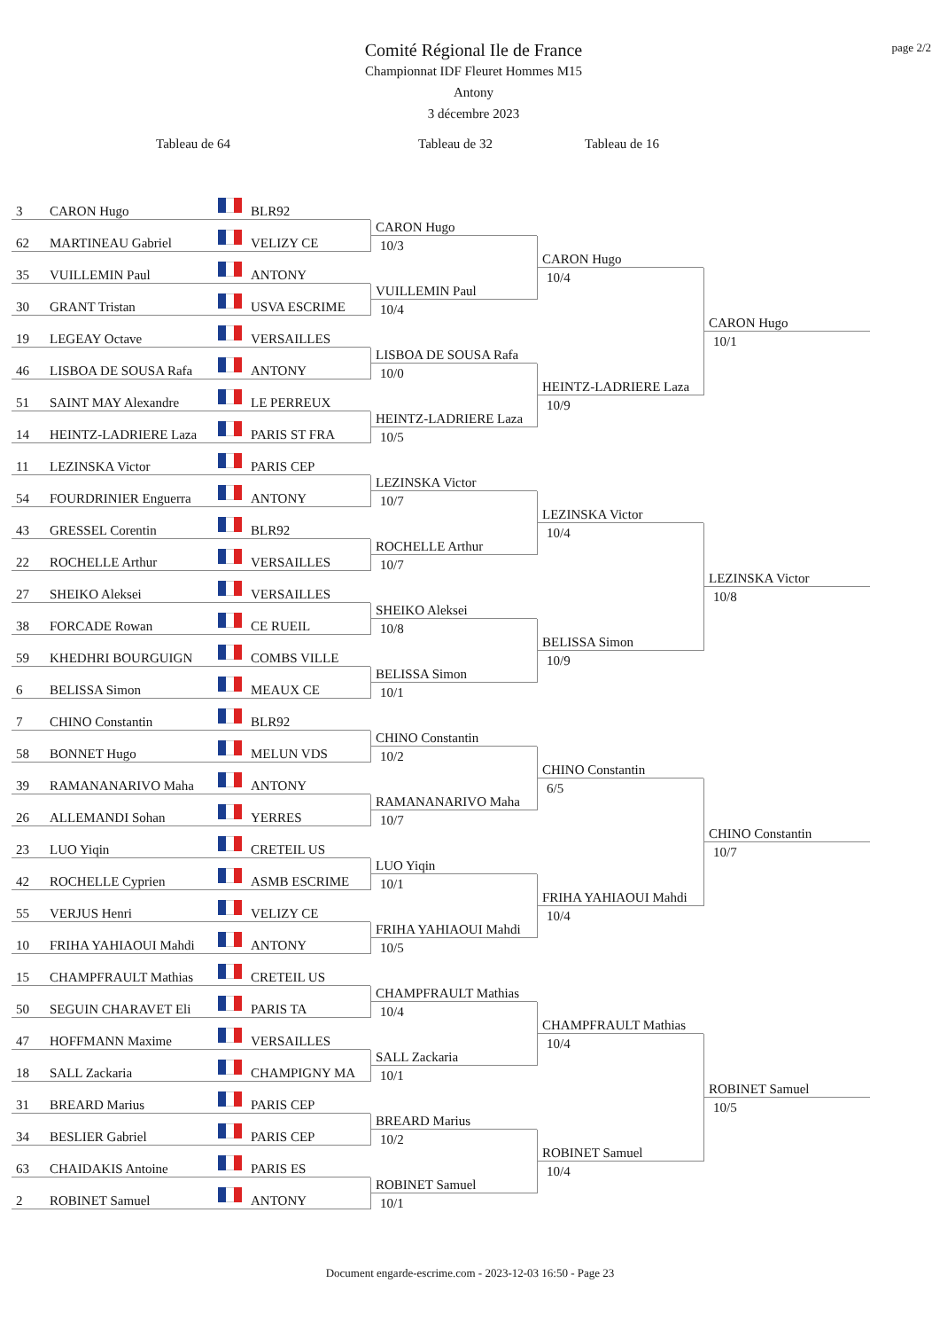page 2/2
Comité Régional Ile de France
Championnat IDF Fleuret Hommes M15
Antony
3 décembre 2023
Tableau de 64 Tableau de 32 Tableau de 16
3 CARON Hugo BLR92
62 MARTINEAU Gabriel VELIZY CE
35 VUILLEMIN Paul ANTONY
30 GRANT Tristan USVA ESCRIME
19 LEGEAY Octave VERSAILLES
46 LISBOA DE SOUSA Rafa ANTONY
51 SAINT MAY Alexandre LE PERREUX
14 HEINTZ-LADRIERE Laza PARIS ST FRA
11 LEZINSKA Victor PARIS CEP
54 FOURDRINIER Enguerra ANTONY
43 GRESSEL Corentin BLR92
22 ROCHELLE Arthur VERSAILLES
27 SHEIKO Aleksei VERSAILLES
38 FORCADE Rowan CE RUEIL
59 KHEDHRI BOURGUIGN COMBS VILLE
6 BELISSA Simon MEAUX CE
7 CHINO Constantin BLR92
58 BONNET Hugo MELUN VDS
39 RAMANANARIVO Maha ANTONY
26 ALLEMANDI Sohan YERRES
23 LUO Yiqin CRETEIL US
42 ROCHELLE Cyprien ASMB ESCRIME
55 VERJUS Henri VELIZY CE
10 FRIHA YAHIAOUI Mahdi ANTONY
15 CHAMPFRAULT Mathias CRETEIL US
50 SEGUIN CHARAVET Eli PARIS TA
47 HOFFMANN Maxime VERSAILLES
18 SALL Zackaria CHAMPIGNY MA
31 BREARD Marius PARIS CEP
34 BESLIER Gabriel PARIS CEP
63 CHAIDAKIS Antoine PARIS ES
2 ROBINET Samuel ANTONY
CARON Hugo
10/3
VUILLEMIN Paul
10/4
LISBOA DE SOUSA Rafa
10/0
HEINTZ-LADRIERE Laza
10/5
LEZINSKA Victor
10/7
ROCHELLE Arthur
10/7
SHEIKO Aleksei
10/8
BELISSA Simon
10/1
CHINO Constantin
10/2
RAMANANARIVO Maha
10/7
LUO Yiqin
10/1
FRIHA YAHIAOUI Mahdi
10/5
CHAMPFRAULT Mathias
10/4
SALL Zackaria
10/1
BREARD Marius
10/2
ROBINET Samuel
10/1
CARON Hugo
10/4
HEINTZ-LADRIERE Laza
10/9
LEZINSKA Victor
10/4
BELISSA Simon
10/9
CHINO Constantin
6/5
FRIHA YAHIAOUI Mahdi
10/4
CHAMPFRAULT Mathias
10/4
ROBINET Samuel
10/4
CARON Hugo
10/1
LEZINSKA Victor
10/8
CHINO Constantin
10/7
ROBINET Samuel
10/5
Document engarde-escrime.com - 2023-12-03 16:50 - Page 23